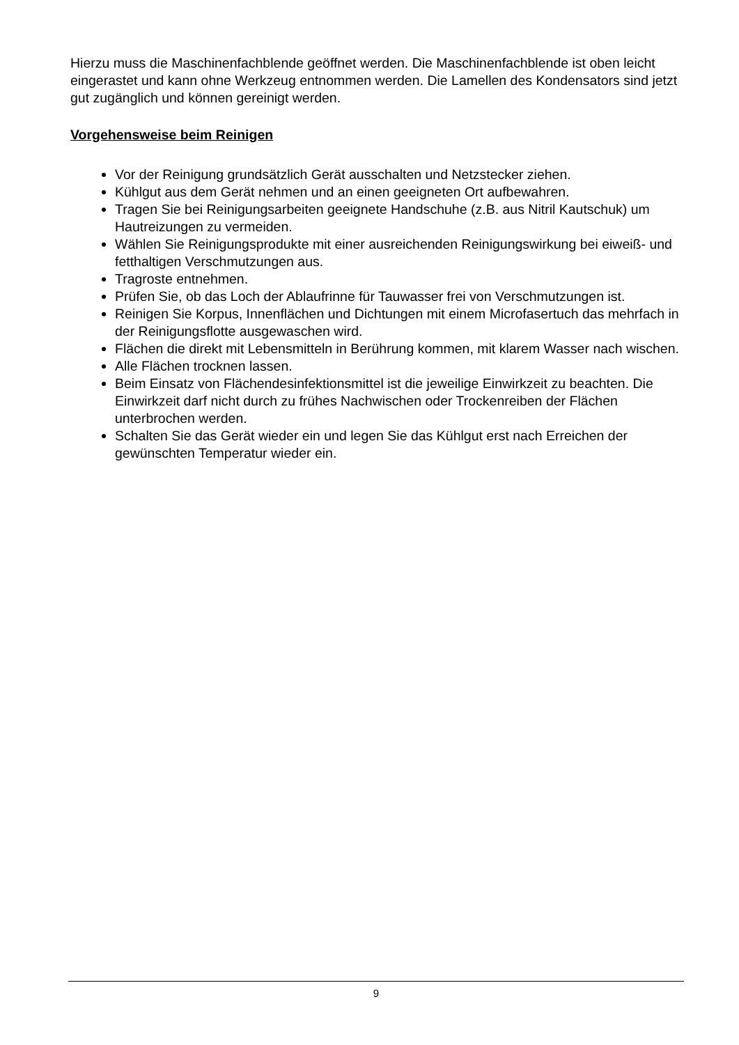Hierzu muss die Maschinenfachblende geöffnet werden. Die Maschinenfachblende ist oben leicht eingerastet und kann ohne Werkzeug entnommen werden. Die Lamellen des Kondensators sind jetzt gut zugänglich und können gereinigt werden.
Vorgehensweise beim Reinigen
Vor der Reinigung grundsätzlich Gerät ausschalten und Netzstecker ziehen.
Kühlgut aus dem Gerät nehmen und an einen geeigneten Ort aufbewahren.
Tragen Sie bei Reinigungsarbeiten geeignete Handschuhe (z.B. aus Nitril Kautschuk) um Hautreizungen zu vermeiden.
Wählen Sie Reinigungsprodukte mit einer ausreichenden Reinigungswirkung bei eiweiß- und fetthaltigen Verschmutzungen aus.
Tragroste entnehmen.
Prüfen Sie, ob das Loch der Ablaufrinne für Tauwasser frei von Verschmutzungen ist.
Reinigen Sie Korpus, Innenflächen und Dichtungen mit einem Microfasertuch das mehrfach in der Reinigungsflotte ausgewaschen wird.
Flächen die direkt mit Lebensmitteln in Berührung kommen, mit klarem Wasser nach wischen.
Alle Flächen trocknen lassen.
Beim Einsatz von Flächendesinfektionsmittel ist die jeweilige Einwirkzeit zu beachten. Die Einwirkzeit darf nicht durch zu frühes Nachwischen oder Trockenreiben der Flächen unterbrochen werden.
Schalten Sie das Gerät wieder ein und legen Sie das Kühlgut erst nach Erreichen der gewünschten Temperatur wieder ein.
9